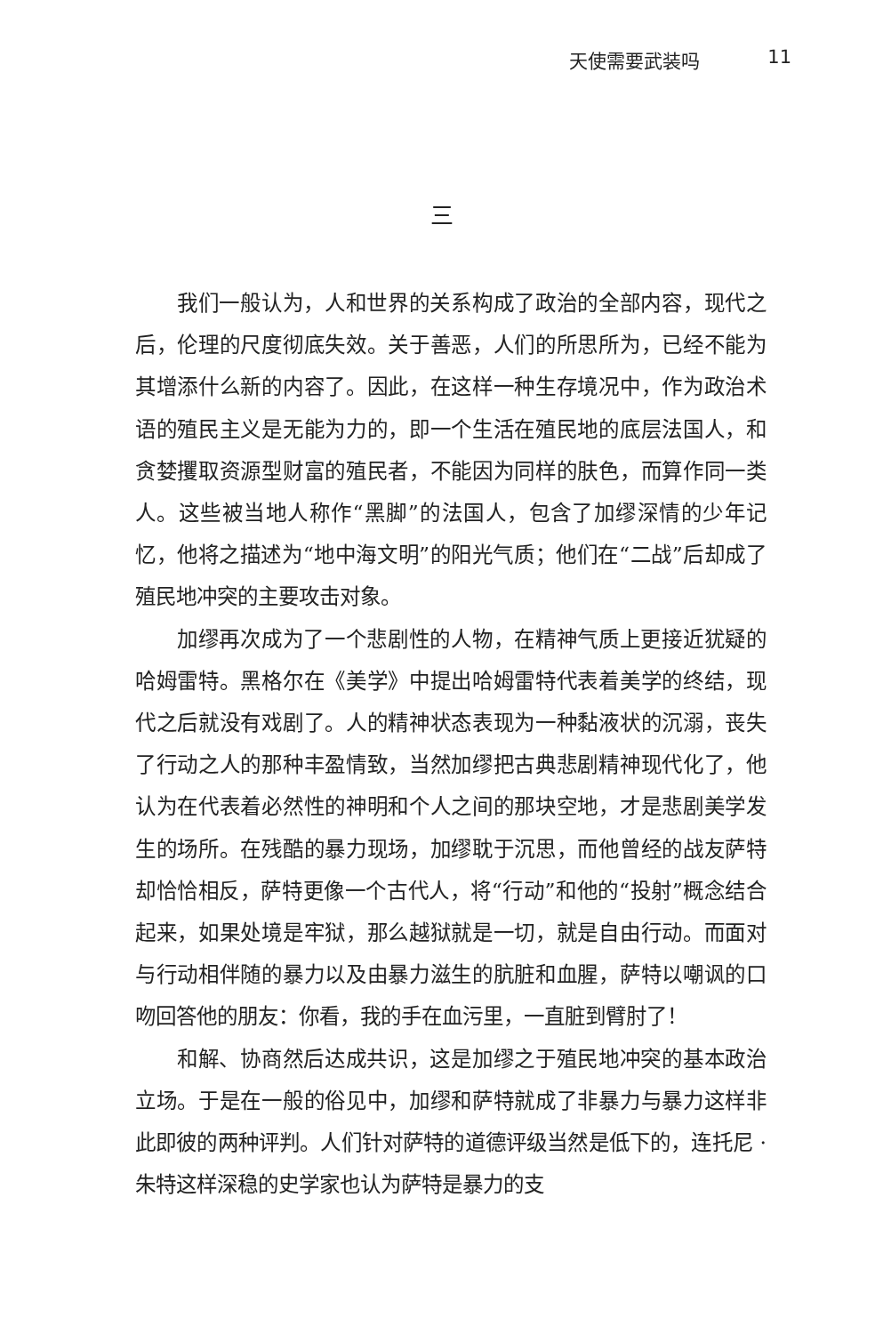天使需要武装吗 11
三
我们一般认为，人和世界的关系构成了政治的全部内容，现代之后，伦理的尺度彻底失效。关于善恶，人们的所思所为，已经不能为其增添什么新的内容了。因此，在这样一种生存境况中，作为政治术语的殖民主义是无能为力的，即一个生活在殖民地的底层法国人，和贪婪攫取资源型财富的殖民者，不能因为同样的肤色，而算作同一类人。这些被当地人称作“黑脚”的法国人，包含了加缪深情的少年记忆，他将之描述为“地中海文明”的阳光气质；他们在“二战”后却成了殖民地冲突的主要攻击对象。
加缪再次成为了一个悲剧性的人物，在精神气质上更接近犹疑的哈姆雷特。黑格尔在《美学》中提出哈姆雷特代表着美学的终结，现代之后就没有戏剧了。人的精神状态表现为一种黏液状的沉溺，丧失了行动之人的那种丰盈情致，当然加缪把古典悲剧精神现代化了，他认为在代表着必然性的神明和个人之间的那块空地，才是悲剧美学发生的场所。在残酷的暴力现场，加缪耽于沉思，而他曾经的战友萨特却恰恰相反，萨特更像一个古代人，将“行动”和他的“投射”概念结合起来，如果处境是牢狱，那么越狱就是一切，就是自由行动。而面对与行动相伴随的暴力以及由暴力滋生的肮脏和血腥，萨特以嘲讽的口吻回答他的朋友：你看，我的手在血污里，一直脏到臂肘了！
和解、协商然后达成共识，这是加缪之于殖民地冲突的基本政治立场。于是在一般的俗见中，加缪和萨特就成了非暴力与暴力这样非此即彼的两种评判。人们针对萨特的道德评级当然是低下的，连托尼 · 朱特这样深稳的史学家也认为萨特是暴力的支